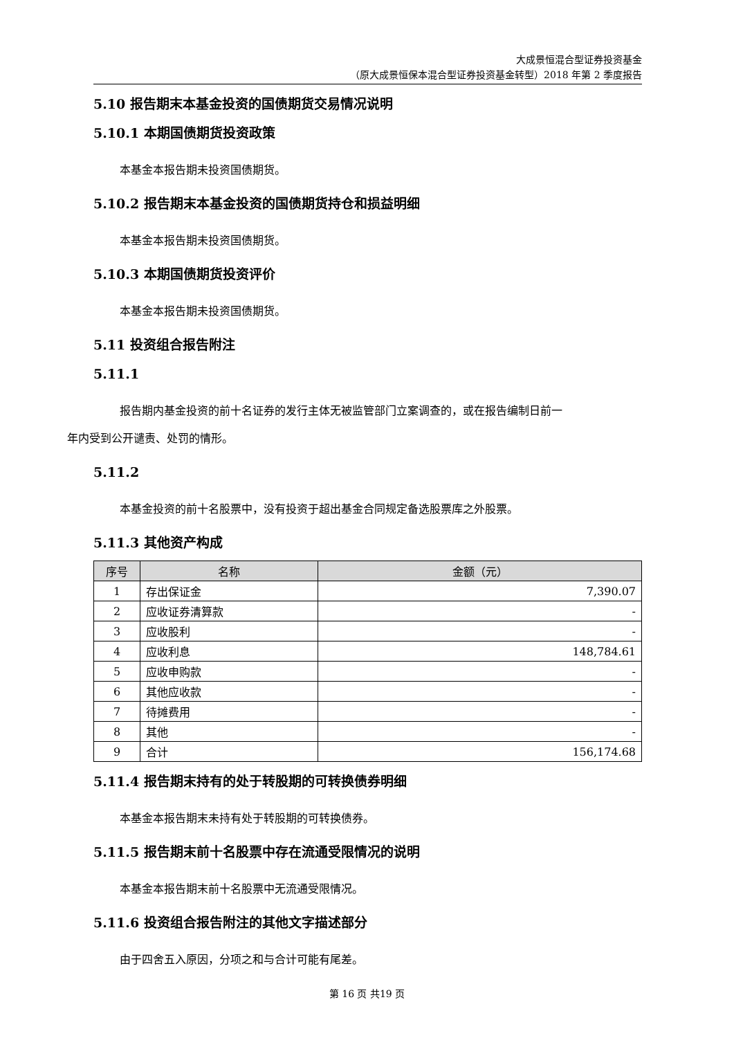大成景恒混合型证券投资基金
（原大成景恒保本混合型证券投资基金转型）2018 年第 2 季度报告
5.10 报告期末本基金投资的国债期货交易情况说明
5.10.1 本期国债期货投资政策
本基金本报告期未投资国债期货。
5.10.2 报告期末本基金投资的国债期货持仓和损益明细
本基金本报告期未投资国债期货。
5.10.3 本期国债期货投资评价
本基金本报告期未投资国债期货。
5.11 投资组合报告附注
5.11.1
报告期内基金投资的前十名证券的发行主体无被监管部门立案调查的，或在报告编制日前一
年内受到公开谴责、处罚的情形。
5.11.2
本基金投资的前十名股票中，没有投资于超出基金合同规定备选股票库之外股票。
5.11.3 其他资产构成
| 序号 | 名称 | 金额（元） |
| --- | --- | --- |
| 1 | 存出保证金 | 7,390.07 |
| 2 | 应收证券清算款 | - |
| 3 | 应收股利 | - |
| 4 | 应收利息 | 148,784.61 |
| 5 | 应收申购款 | - |
| 6 | 其他应收款 | - |
| 7 | 待摊费用 | - |
| 8 | 其他 | - |
| 9 | 合计 | 156,174.68 |
5.11.4 报告期末持有的处于转股期的可转换债券明细
本基金本报告期末未持有处于转股期的可转换债券。
5.11.5 报告期末前十名股票中存在流通受限情况的说明
本基金本报告期末前十名股票中无流通受限情况。
5.11.6 投资组合报告附注的其他文字描述部分
由于四舍五入原因，分项之和与合计可能有尾差。
第 16 页 共19 页